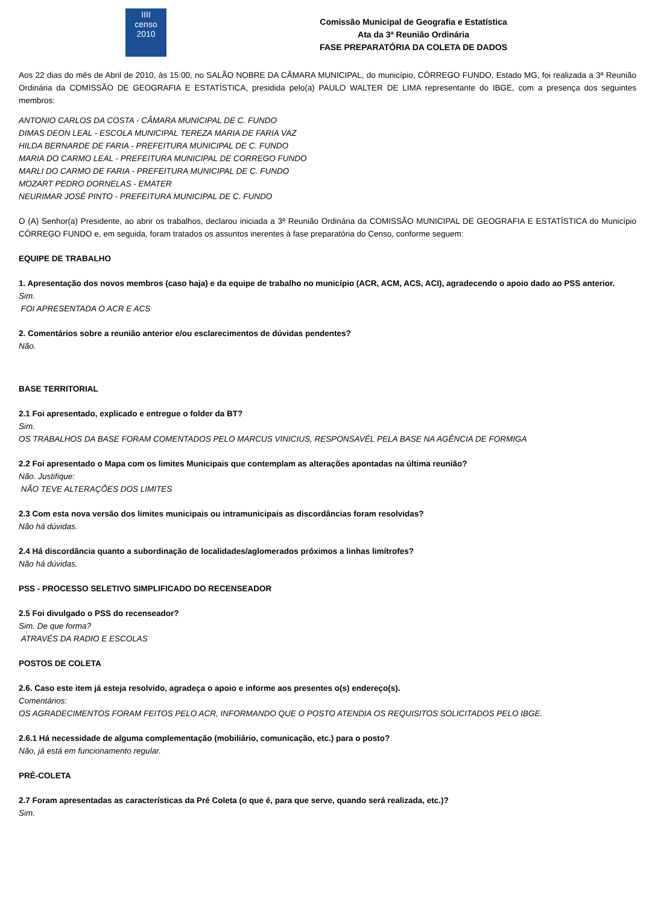IIII
censo
2010
Comissão Municipal de Geografia e Estatística
Ata da 3ª Reunião Ordinária
FASE PREPARATÓRIA DA COLETA DE DADOS
Aos 22 dias do mês de Abril de 2010, às 15:00, no SALÃO NOBRE DA CÂMARA MUNICIPAL, do município, CÓRREGO FUNDO, Estado MG, foi realizada a 3ª Reunião Ordinária da COMISSÃO DE GEOGRAFIA E ESTATÍSTICA, presidida pelo(a) PAULO WALTER DE LIMA representante do IBGE, com a presença dos seguintes membros:
ANTONIO CARLOS DA COSTA - CÂMARA MUNICIPAL DE C. FUNDO
DIMAS DEON LEAL - ESCOLA MUNICIPAL TEREZA MARIA DE FARIA VAZ
HILDA BERNARDE DE FARIA - PREFEITURA MUNICIPAL DE C. FUNDO
MARIA DO CARMO LEAL - PREFEITURA MUNICIPAL DE CORREGO FUNDO
MARLI DO CARMO DE FARIA - PREFEITURA MUNICIPAL DE C. FUNDO
MOZART PEDRO DORNELAS - EMATER
NEURIMAR JOSÉ PINTO - PREFEITURA MUNICIPAL DE C. FUNDO
O (A) Senhor(a) Presidente, ao abrir os trabalhos, declarou iniciada a 3ª Reunião Ordinária da COMISSÃO MUNICIPAL DE GEOGRAFIA E ESTATÍSTICA do Município CÓRREGO FUNDO e, em seguida, foram tratados os assuntos inerentes à fase preparatória do Censo, conforme seguem:
EQUIPE DE TRABALHO
1. Apresentação dos novos membros (caso haja) e da equipe de trabalho no município (ACR, ACM, ACS, ACI), agradecendo o apoio dado ao PSS anterior.
Sim.
FOI APRESENTADA O ACR E ACS
2. Comentários sobre a reunião anterior e/ou esclarecimentos de dúvidas pendentes?
Não.
BASE TERRITORIAL
2.1 Foi apresentado, explicado e entregue o folder da BT?
Sim.
OS TRABALHOS DA BASE FORAM COMENTADOS PELO MARCUS VINICIUS, RESPONSAVÉL PELA BASE NA AGÊNCIA DE FORMIGA
2.2 Foi apresentado o Mapa com os limites Municipais que contemplam as alterações apontadas na última reunião?
Não. Justifique:
NÃO TEVE ALTERAÇÕES DOS LIMITES
2.3 Com esta nova versão dos limites municipais ou intramunicipais as discordâncias foram resolvidas?
Não há dúvidas.
2.4 Há discordância quanto a subordinação de localidades/aglomerados próximos a linhas limítrofes?
Não há dúvidas.
PSS - PROCESSO SELETIVO SIMPLIFICADO DO RECENSEADOR
2.5 Foi divulgado o PSS do recenseador?
Sim. De que forma?
ATRAVÉS DA RADIO E ESCOLAS
POSTOS DE COLETA
2.6. Caso este item já esteja resolvido, agradeça o apoio e informe aos presentes o(s) endereço(s).
Comentários:
OS AGRADECIMENTOS FORAM FEITOS PELO ACR, INFORMANDO QUE O POSTO ATENDIA OS REQUISITOS SOLICITADOS PELO IBGE.
2.6.1 Há necessidade de alguma complementação (mobiliário, comunicação, etc.) para o posto?
Não, já está em funcionamento regular.
PRÉ-COLETA
2.7 Foram apresentadas as características da Pré Coleta (o que é, para que serve, quando será realizada, etc.)?
Sim.